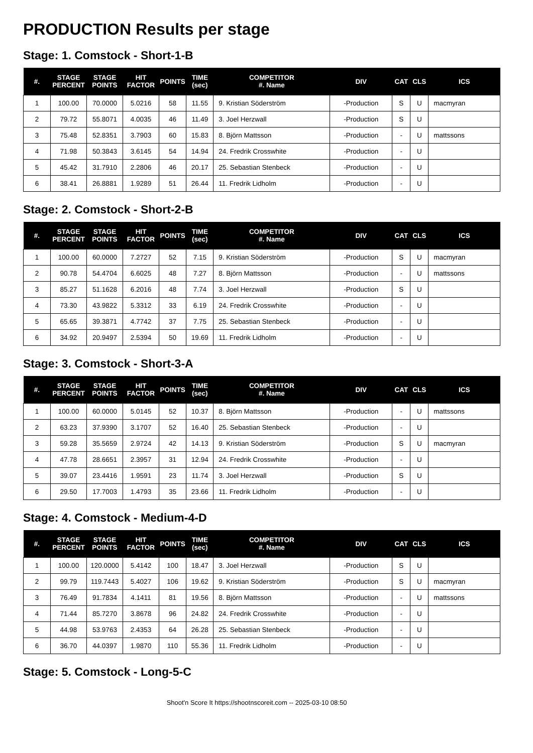PRODUCTION Results per stage
Stage: 1. Comstock - Short-1-B
| #. | STAGE PERCENT | STAGE POINTS | HIT FACTOR | POINTS | TIME (sec) | COMPETITOR #. Name | DIV | CAT | CLS | ICS |
| --- | --- | --- | --- | --- | --- | --- | --- | --- | --- | --- |
| 1 | 100.00 | 70.0000 | 5.0216 | 58 | 11.55 | 9. Kristian Söderström | -Production | S | U | macmyran |
| 2 | 79.72 | 55.8071 | 4.0035 | 46 | 11.49 | 3. Joel Herzwall | -Production | S | U | |
| 3 | 75.48 | 52.8351 | 3.7903 | 60 | 15.83 | 8. Björn Mattsson | -Production | - | U | mattssons |
| 4 | 71.98 | 50.3843 | 3.6145 | 54 | 14.94 | 24. Fredrik Crosswhite | -Production | - | U | |
| 5 | 45.42 | 31.7910 | 2.2806 | 46 | 20.17 | 25. Sebastian Stenbeck | -Production | - | U | |
| 6 | 38.41 | 26.8881 | 1.9289 | 51 | 26.44 | 11. Fredrik Lidholm | -Production | - | U | |
Stage: 2. Comstock - Short-2-B
| #. | STAGE PERCENT | STAGE POINTS | HIT FACTOR | POINTS | TIME (sec) | COMPETITOR #. Name | DIV | CAT | CLS | ICS |
| --- | --- | --- | --- | --- | --- | --- | --- | --- | --- | --- |
| 1 | 100.00 | 60.0000 | 7.2727 | 52 | 7.15 | 9. Kristian Söderström | -Production | S | U | macmyran |
| 2 | 90.78 | 54.4704 | 6.6025 | 48 | 7.27 | 8. Björn Mattsson | -Production | - | U | mattssons |
| 3 | 85.27 | 51.1628 | 6.2016 | 48 | 7.74 | 3. Joel Herzwall | -Production | S | U | |
| 4 | 73.30 | 43.9822 | 5.3312 | 33 | 6.19 | 24. Fredrik Crosswhite | -Production | - | U | |
| 5 | 65.65 | 39.3871 | 4.7742 | 37 | 7.75 | 25. Sebastian Stenbeck | -Production | - | U | |
| 6 | 34.92 | 20.9497 | 2.5394 | 50 | 19.69 | 11. Fredrik Lidholm | -Production | - | U | |
Stage: 3. Comstock - Short-3-A
| #. | STAGE PERCENT | STAGE POINTS | HIT FACTOR | POINTS | TIME (sec) | COMPETITOR #. Name | DIV | CAT | CLS | ICS |
| --- | --- | --- | --- | --- | --- | --- | --- | --- | --- | --- |
| 1 | 100.00 | 60.0000 | 5.0145 | 52 | 10.37 | 8. Björn Mattsson | -Production | - | U | mattssons |
| 2 | 63.23 | 37.9390 | 3.1707 | 52 | 16.40 | 25. Sebastian Stenbeck | -Production | - | U | |
| 3 | 59.28 | 35.5659 | 2.9724 | 42 | 14.13 | 9. Kristian Söderström | -Production | S | U | macmyran |
| 4 | 47.78 | 28.6651 | 2.3957 | 31 | 12.94 | 24. Fredrik Crosswhite | -Production | - | U | |
| 5 | 39.07 | 23.4416 | 1.9591 | 23 | 11.74 | 3. Joel Herzwall | -Production | S | U | |
| 6 | 29.50 | 17.7003 | 1.4793 | 35 | 23.66 | 11. Fredrik Lidholm | -Production | - | U | |
Stage: 4. Comstock - Medium-4-D
| #. | STAGE PERCENT | STAGE POINTS | HIT FACTOR | POINTS | TIME (sec) | COMPETITOR #. Name | DIV | CAT | CLS | ICS |
| --- | --- | --- | --- | --- | --- | --- | --- | --- | --- | --- |
| 1 | 100.00 | 120.0000 | 5.4142 | 100 | 18.47 | 3. Joel Herzwall | -Production | S | U | |
| 2 | 99.79 | 119.7443 | 5.4027 | 106 | 19.62 | 9. Kristian Söderström | -Production | S | U | macmyran |
| 3 | 76.49 | 91.7834 | 4.1411 | 81 | 19.56 | 8. Björn Mattsson | -Production | - | U | mattssons |
| 4 | 71.44 | 85.7270 | 3.8678 | 96 | 24.82 | 24. Fredrik Crosswhite | -Production | - | U | |
| 5 | 44.98 | 53.9763 | 2.4353 | 64 | 26.28 | 25. Sebastian Stenbeck | -Production | - | U | |
| 6 | 36.70 | 44.0397 | 1.9870 | 110 | 55.36 | 11. Fredrik Lidholm | -Production | - | U | |
Stage: 5. Comstock - Long-5-C
Shoot'n Score It https://shootnscoreit.com -- 2025-03-10 08:50